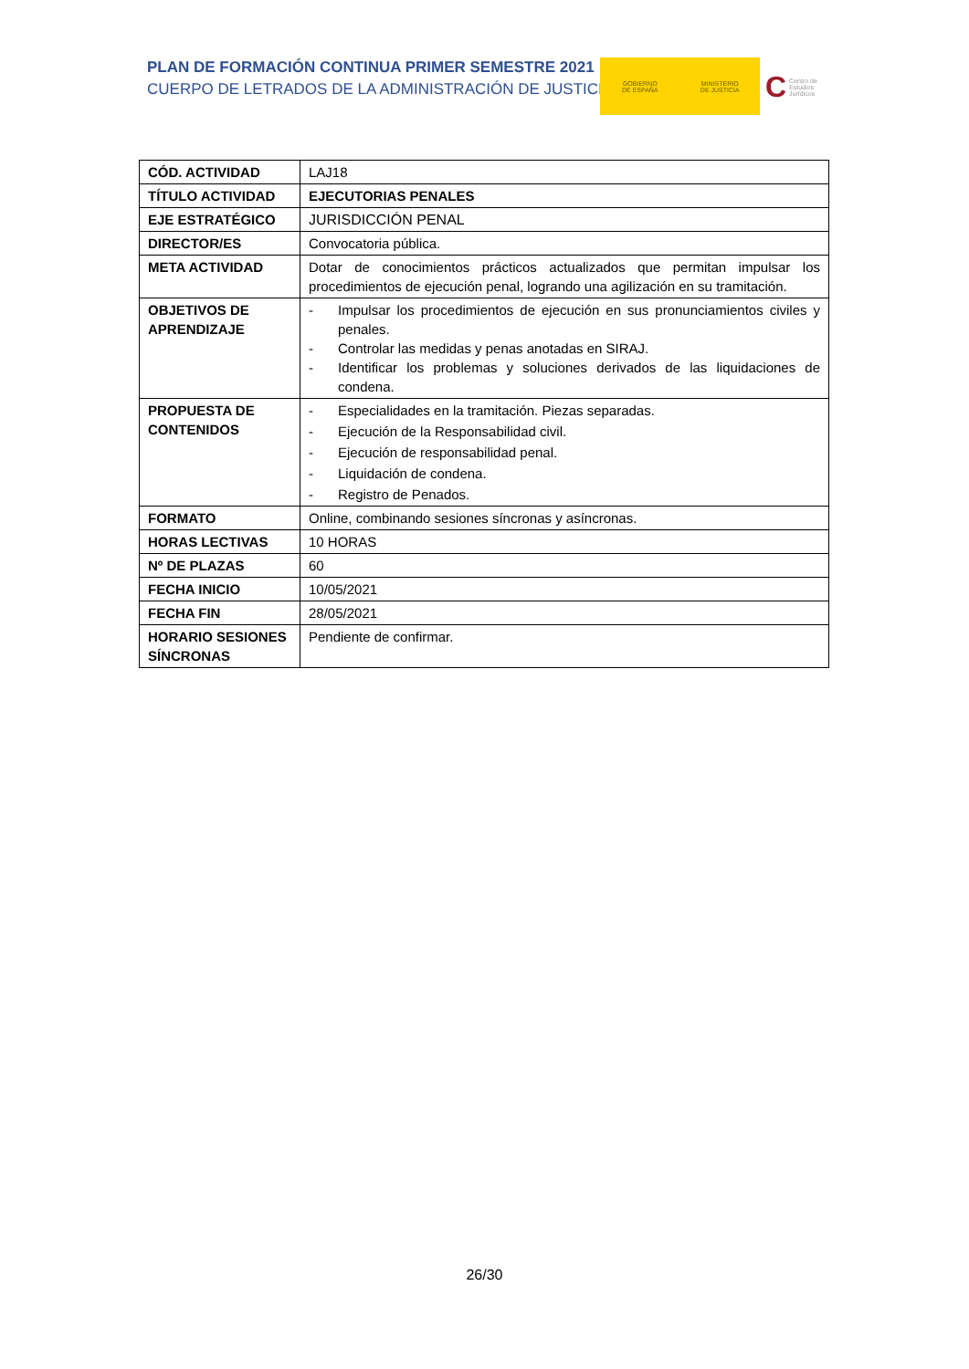PLAN DE FORMACIÓN CONTINUA PRIMER SEMESTRE 2021
CUERPO DE LETRADOS DE LA ADMINISTRACIÓN DE JUSTICIA
GOBIERNO
DE ESPAÑA
MINISTERIO
DE JUSTICIA
C Centro de Estudios Jurídicos
| CÓD. ACTIVIDAD | LAJ18 |
| TÍTULO ACTIVIDAD | EJECUTORIAS PENALES |
| EJE ESTRATÉGICO | JURISDICCIÓN PENAL |
| DIRECTOR/ES | Convocatoria pública. |
| META ACTIVIDAD | Dotar de conocimientos prácticos actualizados que permitan impulsar los procedimientos de ejecución penal, logrando una agilización en su tramitación. |
| OBJETIVOS DE APRENDIZAJE | - Impulsar los procedimientos de ejecución en sus pronunciamientos civiles y penales. - Controlar las medidas y penas anotadas en SIRAJ. - Identificar los problemas y soluciones derivados de las liquidaciones de condena. |
| PROPUESTA DE CONTENIDOS | - Especialidades en la tramitación. Piezas separadas. - Ejecución de la Responsabilidad civil. - Ejecución de responsabilidad penal. - Liquidación de condena. - Registro de Penados. |
| FORMATO | Online, combinando sesiones síncronas y asíncronas. |
| HORAS LECTIVAS | 10 HORAS |
| Nº DE PLAZAS | 60 |
| FECHA INICIO | 10/05/2021 |
| FECHA FIN | 28/05/2021 |
| HORARIO SESIONES SÍNCRONAS | Pendiente de confirmar. |
26/30